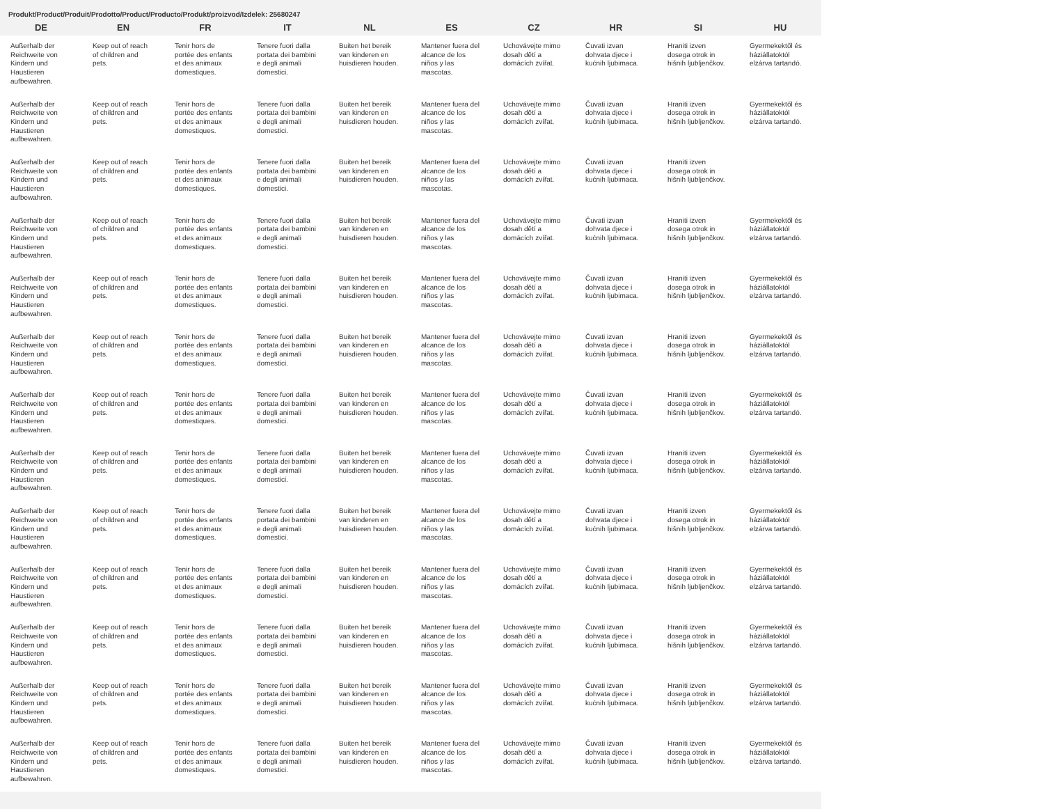Produkt/Product/Produit/Prodotto/Product/Producto/Produkt/proizvod/Izdelek: 25680247
| DE | EN | FR | IT | NL | ES | CZ | HR | SI | HU |
| --- | --- | --- | --- | --- | --- | --- | --- | --- | --- |
| Außerhalb der Reichweite von Kindern und Haustieren aufbewahren. | Keep out of reach of children and pets. | Tenir hors de portée des enfants et des animaux domestiques. | Tenere fuori dalla portata dei bambini e degli animali domestici. | Buiten het bereik van kinderen en huisdieren houden. | Mantener fuera del alcance de los niños y las mascotas. | Uchovávejte mimo dosah dětí a domácích zvířat. | Čuvati izvan dohvata djece i kućnih ljubimaca. | Hraniti izven dosega otrok in hišnih ljubljenčkov. | Gyermekektől és háziállatoktól elzárva tartandó. |
| Außerhalb der Reichweite von Kindern und Haustieren aufbewahren. | Keep out of reach of children and pets. | Tenir hors de portée des enfants et des animaux domestiques. | Tenere fuori dalla portata dei bambini e degli animali domestici. | Buiten het bereik van kinderen en huisdieren houden. | Mantener fuera del alcance de los niños y las mascotas. | Uchovávejte mimo dosah dětí a domácích zvířat. | Čuvati izvan dohvata djece i kućnih ljubimaca. | Hraniti izven dosega otrok in hišnih ljubljenčkov. | Gyermekektől és háziállatoktól elzárva tartandó. |
| Außerhalb der Reichweite von Kindern und Haustieren aufbewahren. | Keep out of reach of children and pets. | Tenir hors de portée des enfants et des animaux domestiques. | Tenere fuori dalla portata dei bambini e degli animali domestici. | Buiten het bereik van kinderen en huisdieren houden. | Mantener fuera del alcance de los niños y las mascotas. | Uchovávejte mimo dosah dětí a domácích zvířat. | Čuvati izvan dohvata djece i kućnih ljubimaca. | Hraniti izven dosega otrok in hišnih ljubljenčkov. | |
| Außerhalb der Reichweite von Kindern und Haustieren aufbewahren. | Keep out of reach of children and pets. | Tenir hors de portée des enfants et des animaux domestiques. | Tenere fuori dalla portata dei bambini e degli animali domestici. | Buiten het bereik van kinderen en huisdieren houden. | Mantener fuera del alcance de los niños y las mascotas. | Uchovávejte mimo dosah dětí a domácích zvířat. | Čuvati izvan dohvata djece i kućnih ljubimaca. | Hraniti izven dosega otrok in hišnih ljubljenčkov. | Gyermekektől és háziállatoktól elzárva tartandó. |
| Außerhalb der Reichweite von Kindern und Haustieren aufbewahren. | Keep out of reach of children and pets. | Tenir hors de portée des enfants et des animaux domestiques. | Tenere fuori dalla portata dei bambini e degli animali domestici. | Buiten het bereik van kinderen en huisdieren houden. | Mantener fuera del alcance de los niños y las mascotas. | Uchovávejte mimo dosah dětí a domácích zvířat. | Čuvati izvan dohvata djece i kućnih ljubimaca. | Hraniti izven dosega otrok in hišnih ljubljenčkov. | Gyermekektől és háziállatoktól elzárva tartandó. |
| Außerhalb der Reichweite von Kindern und Haustieren aufbewahren. | Keep out of reach of children and pets. | Tenir hors de portée des enfants et des animaux domestiques. | Tenere fuori dalla portata dei bambini e degli animali domestici. | Buiten het bereik van kinderen en huisdieren houden. | Mantener fuera del alcance de los niños y las mascotas. | Uchovávejte mimo dosah dětí a domácích zvířat. | Čuvati izvan dohvata djece i kućnih ljubimaca. | Hraniti izven dosega otrok in hišnih ljubljenčkov. | Gyermekektől és háziállatoktól elzárva tartandó. |
| Außerhalb der Reichweite von Kindern und Haustieren aufbewahren. | Keep out of reach of children and pets. | Tenir hors de portée des enfants et des animaux domestiques. | Tenere fuori dalla portata dei bambini e degli animali domestici. | Buiten het bereik van kinderen en huisdieren houden. | Mantener fuera del alcance de los niños y las mascotas. | Uchovávejte mimo dosah dětí a domácích zvířat. | Čuvati izvan dohvata djece i kućnih ljubimaca. | Hraniti izven dosega otrok in hišnih ljubljenčkov. | Gyermekektől és háziállatoktól elzárva tartandó. |
| Außerhalb der Reichweite von Kindern und Haustieren aufbewahren. | Keep out of reach of children and pets. | Tenir hors de portée des enfants et des animaux domestiques. | Tenere fuori dalla portata dei bambini e degli animali domestici. | Buiten het bereik van kinderen en huisdieren houden. | Mantener fuera del alcance de los niños y las mascotas. | Uchovávejte mimo dosah dětí a domácích zvířat. | Čuvati izvan dohvata djece i kućnih ljubimaca. | Hraniti izven dosega otrok in hišnih ljubljenčkov. | Gyermekektől és háziállatoktól elzárva tartandó. |
| Außerhalb der Reichweite von Kindern und Haustieren aufbewahren. | Keep out of reach of children and pets. | Tenir hors de portée des enfants et des animaux domestiques. | Tenere fuori dalla portata dei bambini e degli animali domestici. | Buiten het bereik van kinderen en huisdieren houden. | Mantener fuera del alcance de los niños y las mascotas. | Uchovávejte mimo dosah dětí a domácích zvířat. | Čuvati izvan dohvata djece i kućnih ljubimaca. | Hraniti izven dosega otrok in hišnih ljubljenčkov. | Gyermekektől és háziállatoktól elzárva tartandó. |
| Außerhalb der Reichweite von Kindern und Haustieren aufbewahren. | Keep out of reach of children and pets. | Tenir hors de portée des enfants et des animaux domestiques. | Tenere fuori dalla portata dei bambini e degli animali domestici. | Buiten het bereik van kinderen en huisdieren houden. | Mantener fuera del alcance de los niños y las mascotas. | Uchovávejte mimo dosah dětí a domácích zvířat. | Čuvati izvan dohvata djece i kućnih ljubimaca. | Hraniti izven dosega otrok in hišnih ljubljenčkov. | Gyermekektől és háziállatoktól elzárva tartandó. |
| Außerhalb der Reichweite von Kindern und Haustieren aufbewahren. | Keep out of reach of children and pets. | Tenir hors de portée des enfants et des animaux domestiques. | Tenere fuori dalla portata dei bambini e degli animali domestici. | Buiten het bereik van kinderen en huisdieren houden. | Mantener fuera del alcance de los niños y las mascotas. | Uchovávejte mimo dosah dětí a domácích zvířat. | Čuvati izvan dohvata djece i kućnih ljubimaca. | Hraniti izven dosega otrok in hišnih ljubljenčkov. | Gyermekektől és háziállatoktól elzárva tartandó. |
| Außerhalb der Reichweite von Kindern und Haustieren aufbewahren. | Keep out of reach of children and pets. | Tenir hors de portée des enfants et des animaux domestiques. | Tenere fuori dalla portata dei bambini e degli animali domestici. | Buiten het bereik van kinderen en huisdieren houden. | Mantener fuera del alcance de los niños y las mascotas. | Uchovávejte mimo dosah dětí a domácích zvířat. | Čuvati izvan dohvata djece i kućnih ljubimaca. | Hraniti izven dosega otrok in hišnih ljubljenčkov. | Gyermekektől és háziállatoktól elzárva tartandó. |
| Außerhalb der Reichweite von Kindern und Haustieren aufbewahren. | Keep out of reach of children and pets. | Tenir hors de portée des enfants et des animaux domestiques. | Tenere fuori dalla portata dei bambini e degli animali domestici. | Buiten het bereik van kinderen en huisdieren houden. | Mantener fuera del alcance de los niños y las mascotas. | Uchovávejte mimo dosah dětí a domácích zvířat. | Čuvati izvan dohvata djece i kućnih ljubimaca. | Hraniti izven dosega otrok in hišnih ljubljenčkov. | Gyermekektől és háziállatoktól elzárva tartandó. |